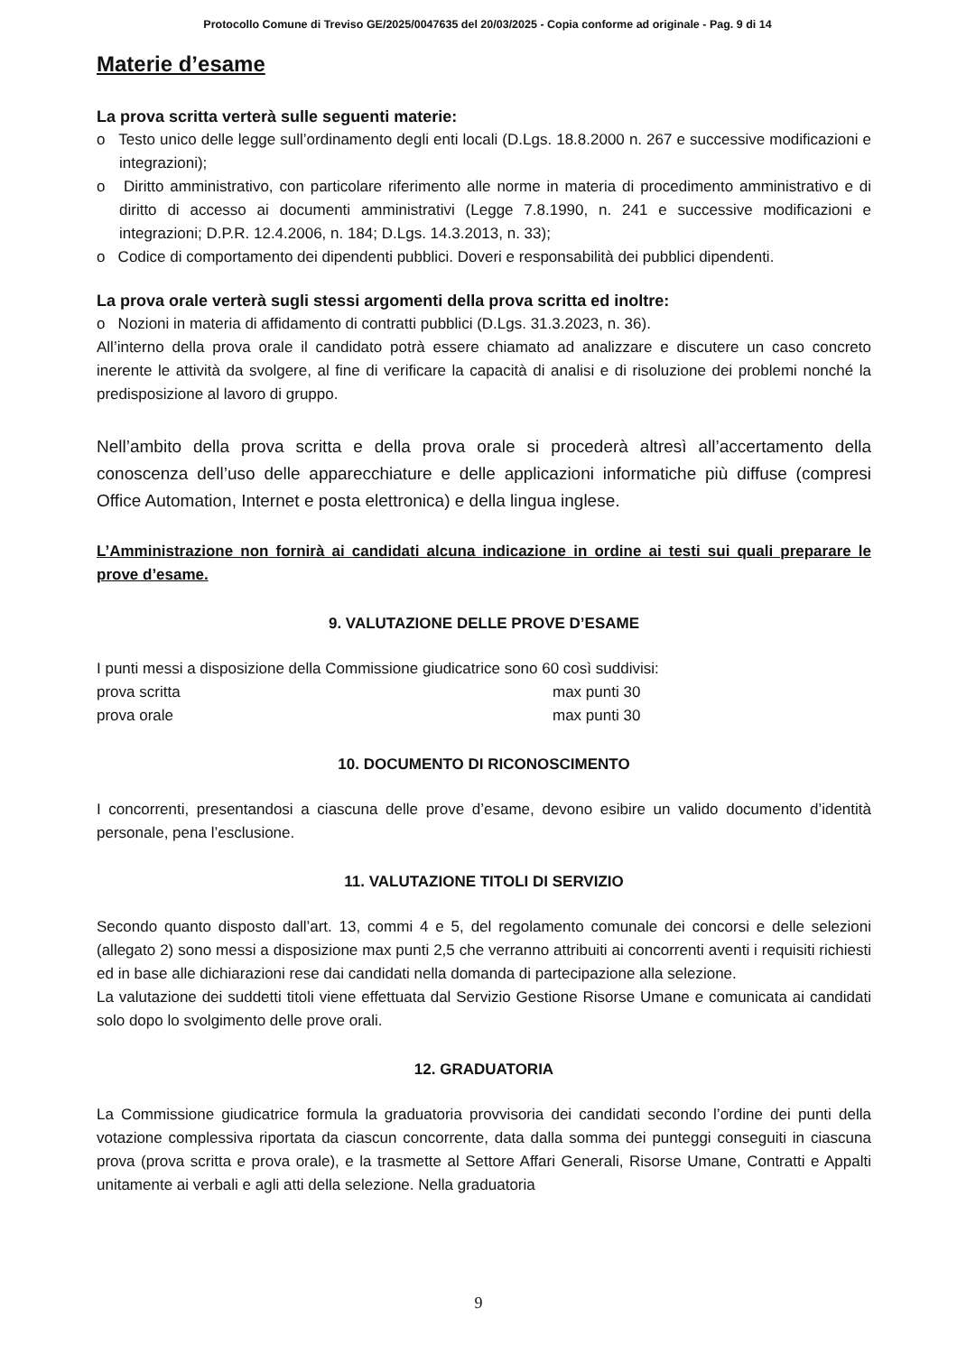Protocollo Comune di Treviso GE/2025/0047635 del 20/03/2025 - Copia conforme ad originale - Pag. 9 di 14
Materie d’esame
La prova scritta verterà sulle seguenti materie:
o Testo unico delle legge sull’ordinamento degli enti locali (D.Lgs. 18.8.2000 n. 267 e successive modificazioni e integrazioni);
o Diritto amministrativo, con particolare riferimento alle norme in materia di procedimento amministrativo e di diritto di accesso ai documenti amministrativi (Legge 7.8.1990, n. 241 e successive modificazioni e integrazioni; D.P.R. 12.4.2006, n. 184; D.Lgs. 14.3.2013, n. 33);
o Codice di comportamento dei dipendenti pubblici. Doveri e responsabilità dei pubblici dipendenti.
La prova orale verterà sugli stessi argomenti della prova scritta ed inoltre:
o Nozioni in materia di affidamento di contratti pubblici (D.Lgs. 31.3.2023, n. 36).
All’interno della prova orale il candidato potrà essere chiamato ad analizzare e discutere un caso concreto inerente le attività da svolgere, al fine di verificare la capacità di analisi e di risoluzione dei problemi nonché la predisposizione al lavoro di gruppo.
Nell’ambito della prova scritta e della prova orale si procederà altresì all’accertamento della conoscenza dell’uso delle apparecchiature e delle applicazioni informatiche più diffuse (compresi Office Automation, Internet e posta elettronica) e della lingua inglese.
L’Amministrazione non fornirà ai candidati alcuna indicazione in ordine ai testi sui quali preparare le prove d’esame.
9. VALUTAZIONE DELLE PROVE D’ESAME
I punti messi a disposizione della Commissione giudicatrice sono 60 così suddivisi:
prova scritta max punti 30
prova orale max punti 30
10. DOCUMENTO DI RICONOSCIMENTO
I concorrenti, presentandosi a ciascuna delle prove d’esame, devono esibire un valido documento d’identità personale, pena l’esclusione.
11. VALUTAZIONE TITOLI DI SERVIZIO
Secondo quanto disposto dall’art. 13, commi 4 e 5, del regolamento comunale dei concorsi e delle selezioni (allegato 2) sono messi a disposizione max punti 2,5 che verranno attribuiti ai concorrenti aventi i requisiti richiesti ed in base alle dichiarazioni rese dai candidati nella domanda di partecipazione alla selezione.
La valutazione dei suddetti titoli viene effettuata dal Servizio Gestione Risorse Umane e comunicata ai candidati solo dopo lo svolgimento delle prove orali.
12. GRADUATORIA
La Commissione giudicatrice formula la graduatoria provvisoria dei candidati secondo l’ordine dei punti della votazione complessiva riportata da ciascun concorrente, data dalla somma dei punteggi conseguiti in ciascuna prova (prova scritta e prova orale), e la trasmette al Settore Affari Generali, Risorse Umane, Contratti e Appalti unitamente ai verbali e agli atti della selezione. Nella graduatoria
9